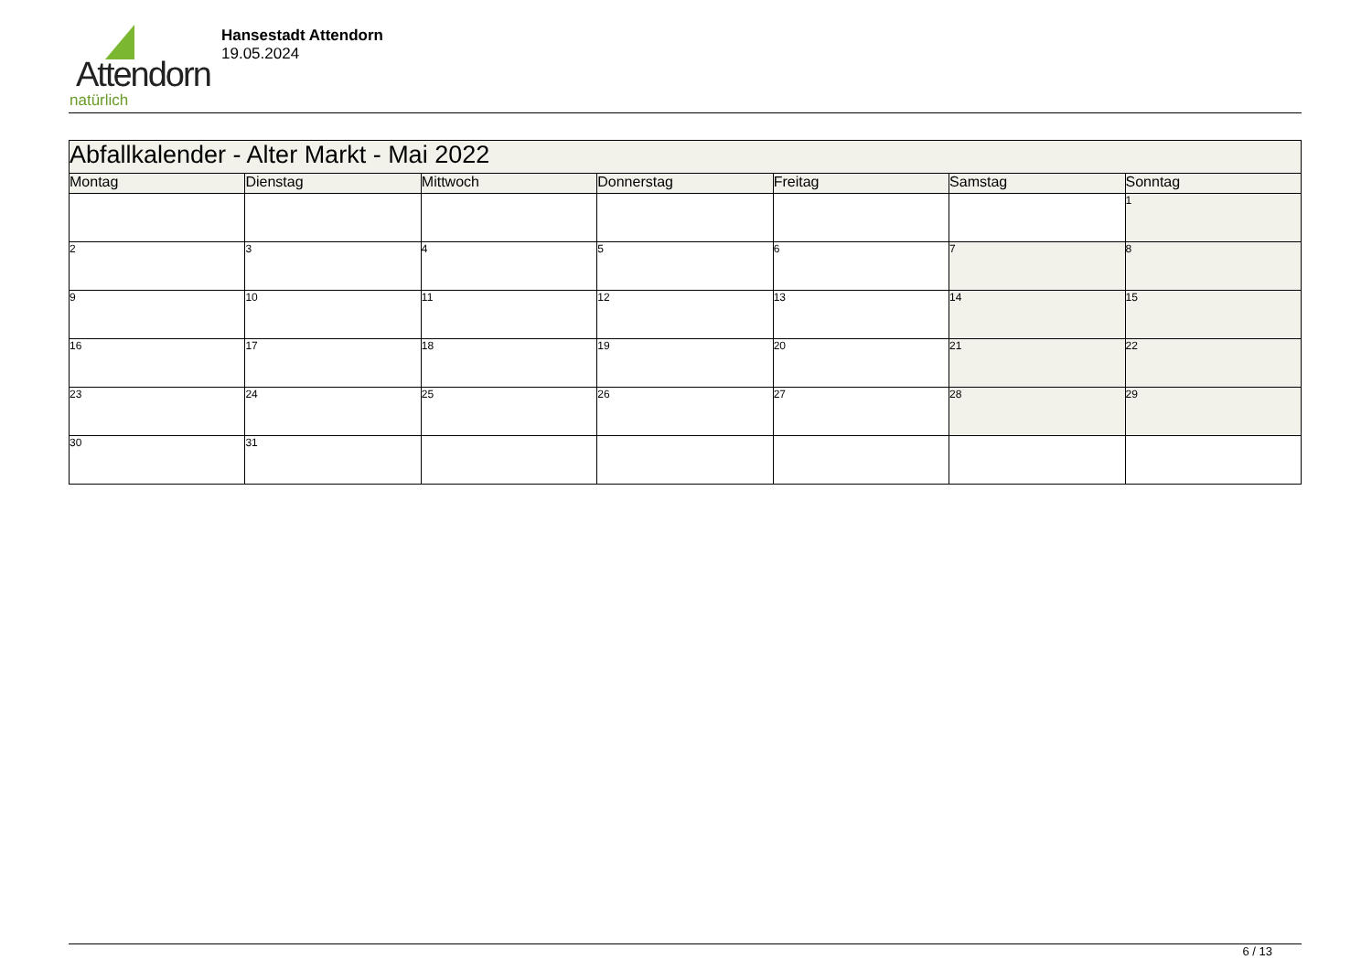Attendorn
natürlich
Hansestadt Attendorn
19.05.2024
| Abfallkalender - Alter Markt - Mai 2022 | | | | | | |
| Montag | Dienstag | Mittwoch | Donnerstag | Freitag | Samstag | Sonntag |
| | | | | | | 1 |
| 2 | 3 | 4 | 5 | 6 | 7 | 8 |
| 9 | 10 | 11 | 12 | 13 | 14 | 15 |
| 16 | 17 | 18 | 19 | 20 | 21 | 22 |
| 23 | 24 | 25 | 26 | 27 | 28 | 29 |
| 30 | 31 | | | | | |
6 / 13